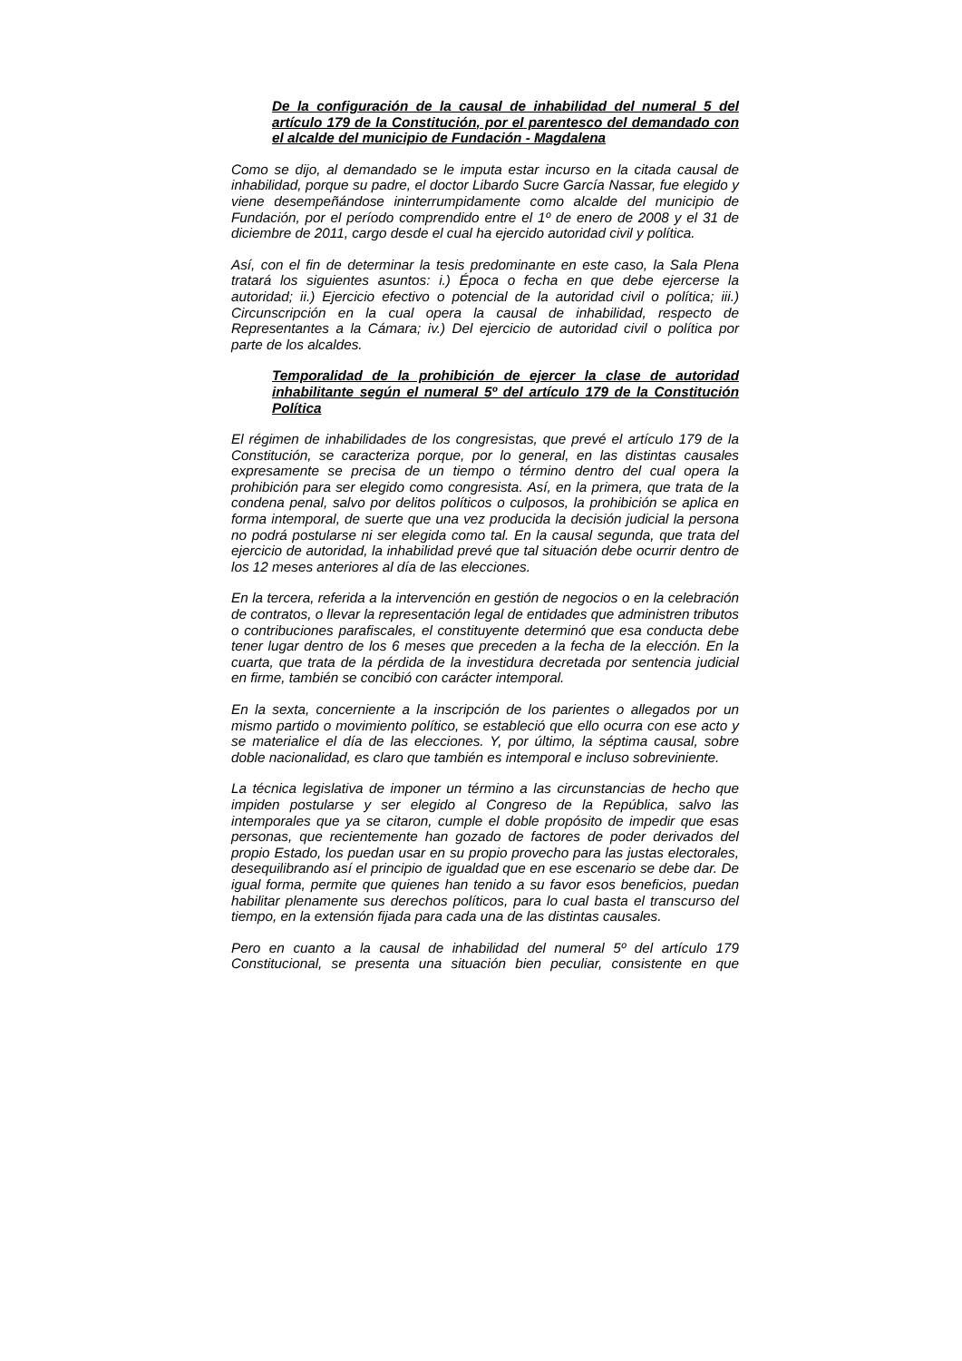De la configuración de la causal de inhabilidad del numeral 5 del artículo 179 de la Constitución, por el parentesco del demandado con el alcalde del municipio de Fundación - Magdalena
Como se dijo, al demandado se le imputa estar incurso en la citada causal de inhabilidad, porque su padre, el doctor Libardo Sucre García Nassar, fue elegido y viene desempeñándose ininterrumpidamente como alcalde del municipio de Fundación, por el período comprendido entre el 1º de enero de 2008 y el 31 de diciembre de 2011, cargo desde el cual ha ejercido autoridad civil y política.
Así, con el fin de determinar la tesis predominante en este caso, la Sala Plena tratará los siguientes asuntos: i.) Época o fecha en que debe ejercerse la autoridad; ii.) Ejercicio efectivo o potencial de la autoridad civil o política; iii.) Circunscripción en la cual opera la causal de inhabilidad, respecto de Representantes a la Cámara; iv.) Del ejercicio de autoridad civil o política por parte de los alcaldes.
Temporalidad de la prohibición de ejercer la clase de autoridad inhabilitante según el numeral 5º del artículo 179 de la Constitución Política
El régimen de inhabilidades de los congresistas, que prevé el artículo 179 de la Constitución, se caracteriza porque, por lo general, en las distintas causales expresamente se precisa de un tiempo o término dentro del cual opera la prohibición para ser elegido como congresista. Así, en la primera, que trata de la condena penal, salvo por delitos políticos o culposos, la prohibición se aplica en forma intemporal, de suerte que una vez producida la decisión judicial la persona no podrá postularse ni ser elegida como tal. En la causal segunda, que trata del ejercicio de autoridad, la inhabilidad prevé que tal situación debe ocurrir dentro de los 12 meses anteriores al día de las elecciones.
En la tercera, referida a la intervención en gestión de negocios o en la celebración de contratos, o llevar la representación legal de entidades que administren tributos o contribuciones parafiscales, el constituyente determinó que esa conducta debe tener lugar dentro de los 6 meses que preceden a la fecha de la elección. En la cuarta, que trata de la pérdida de la investidura decretada por sentencia judicial en firme, también se concibió con carácter intemporal.
En la sexta, concerniente a la inscripción de los parientes o allegados por un mismo partido o movimiento político, se estableció que ello ocurra con ese acto y se materialice el día de las elecciones. Y, por último, la séptima causal, sobre doble nacionalidad, es claro que también es intemporal e incluso sobreviniente.
La técnica legislativa de imponer un término a las circunstancias de hecho que impiden postularse y ser elegido al Congreso de la República, salvo las intemporales que ya se citaron, cumple el doble propósito de impedir que esas personas, que recientemente han gozado de factores de poder derivados del propio Estado, los puedan usar en su propio provecho para las justas electorales, desequilibrando así el principio de igualdad que en ese escenario se debe dar. De igual forma, permite que quienes han tenido a su favor esos beneficios, puedan habilitar plenamente sus derechos políticos, para lo cual basta el transcurso del tiempo, en la extensión fijada para cada una de las distintas causales.
Pero en cuanto a la causal de inhabilidad del numeral 5º del artículo 179 Constitucional, se presenta una situación bien peculiar, consistente en que